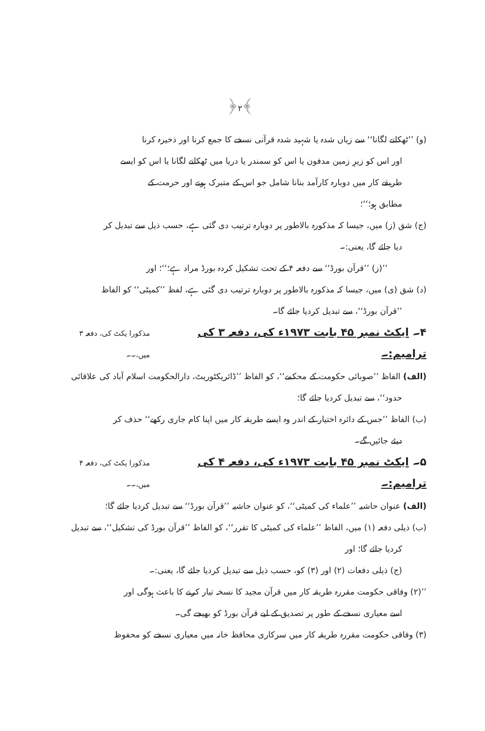﴿۲﴾
(و) ’’ٹھکانے لگانا‘‘ سے زیاں شدہ یا شہید شدہ قرآنی نسخے کا جمع کرنا اور ذخیرہ کرنا
اور اس کو زیرِ زمین مدفون یا اس کو سمندر یا دریا میں ٹھکانے لگانا یا اس کو ایسے
طریقے کار میں دوبارہ کارآمد بنانا شامل جو اس کے متبرک ہونے اور حرمت کے
مطابق ہو؛‘‘؛
(ج) شق (ز) میں، جیسا کہ مذکورہ بالاطور پر دوبارہ ترتیب دی گئی ہے، حسب ذیل سے تبدیل کر
دیا جائے گا، یعنی:۔
’’(ز) ’’قرآن بورڈ‘‘ سے دفعہ ۴ کے تحت تشکیل کردہ بورڈ مراد ہے؛‘‘؛ اور
(د) شق (ی) میں، جیسا کہ مذکورہ بالاطور پر دوبارہ ترتیب دی گئی ہے، لفظ ’’کمیٹی‘‘ کو الفاظ
’’قرآن بورڈ‘‘، سے تبدیل کردیا جائے گا۔
۴۔ ایکٹ نمبر ۴۵ بابت ۱۹۷۳ء کی، دفعہ ۳ کی ترامیم:۔ مذکورا یکٹ کی، دفعہ ۳ میں،۔۔
(الف) الفاظ ’’صوبائی حکومت کے محکمے‘‘، کو الفاظ ’’ڈائریکٹوریٹ، دارالحکومت اسلام آباد کی علاقائی
حدود‘‘، سے تبدیل کردیا جائے گا؛
(ب) الفاظ ’’جس کے دائرہ اختیار کے اندر وہ ایسے طریقہ کار میں اپنا کام جاری رکھے‘‘ حذف کر
دیئے جائیں گے۔
۵۔ ایکٹ نمبر ۴۵ بابت ۱۹۷۳ء کی، دفعہ ۴ کی ترامیم:۔ مذکورا یکٹ کی، دفعہ ۴ میں،۔۔
(الف) عنوان حاشیہ ’’علماء کی کمیٹی‘‘، کو عنوان حاشیہ ’’قرآن بورڈ‘‘ سے تبدیل کردیا جائے گا؛
(ب) ذیلی دفعہ (۱) میں، الفاظ ’’علماء کی کمیٹی کا تقرر‘‘، کو الفاظ ’’قرآن بورڈ کی تشکیل‘‘، سے تبدیل
کردیا جائے گا؛ اور
(ج) ذیلی دفعات (۲) اور (۳) کو، حسب ذیل سے تبدیل کردیا جائے گا، یعنی:۔
’’(۲) وفاقی حکومت مقررہ طریقہ کار میں قرآن مجید کا نسخہ تیار کرنے کا باعث ہوگی اور
اسے معیاری نسخے کے طور پر تصدیق کے لیے قرآن بورڈ کو بھیجے گی۔
(۳) وفاقی حکومت مقررہ طریقہ کار میں سرکاری محافظ خانہ میں معیاری نسخے کو محفوظ